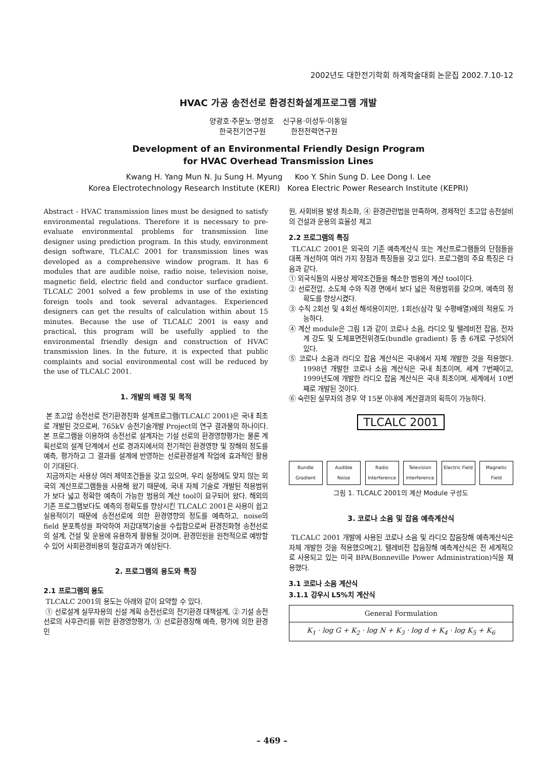2002년도 대한전기학회 하계학술대회 논문집 2002.7.10-12
HVAC 가공 송전선로 환경친화설계프로그램 개발
양광호·주문노·명성호 신구용·이성두·이동일
한국전기연구원 한전전력연구원
Development of an Environmental Friendly Design Program
for HVAC Overhead Transmission Lines
Kwang H. Yang Mun N. Ju Sung H. Myung Koo Y. Shin Sung D. Lee Dong I. Lee
Korea Electrotechnology Research Institute (KERI) Korea Electric Power Research Institute (KEPRI)
Abstract - HVAC transmission lines must be designed to satisfy environmental regulations. Therefore it is necessary to pre-evaluate environmental problems for transmission line designer using prediction program. In this study, environment design software, TLCALC 2001 for transmission lines was developed as a comprehensive window program. It has 6 modules that are audible noise, radio noise, television noise, magnetic field, electric field and conductor surface gradient. TLCALC 2001 solved a few problems in use of the existing foreign tools and took several advantages. Experienced designers can get the results of calculation within about 15 minutes. Because the use of TLCALC 2001 is easy and practical, this program will be usefully applied to the environmental friendly design and construction of HVAC transmission lines. In the future, it is expected that public complaints and social environmental cost will be reduced by the use of TLCALC 2001.
1. 개발의 배경 및 목적
본 초고압 송전선로 전기환경친화 설계프로그램(TLCALC 2001)은 국내 최초로 개발된 것으로써, 765kV 송전기술개발 Project의 연구 결과물의 하나이다. 본 프로그램을 이용하여 송전선로 설계자는 기설 선로의 환경영향평가는 물론 계획선로의 설계 단계에서 선로 경과지에서의 전기적인 환경영향 및 장해의 정도를 예측, 평가하고 그 결과를 설계에 반영하는 선로환경설계 작업에 효과적인 활용이 기대된다.
지금까지는 사용상 여러 제약조건들을 갖고 있으며, 우리 실정에도 맞지 않는 외국의 계산프로그램들을 사용해 왔기 때문에, 국내 자체 기술로 개발된 적용범위가 보다 넓고 정확한 예측이 가능한 범용의 계산 tool이 요구되어 왔다. 해외의 기존 프로그램보다도 예측의 정확도를 향상시킨 TLCALC 2001은 사용이 쉽고 실용적이기 때문에 송전선로에 의한 환경영향의 정도를 예측하고, noise의 field 분포특성을 파악하여 저감대책기술을 수립함으로써 환경친화형 송전선로의 설계, 건설 및 운용에 유용하게 활용될 것이며, 환경민원을 원천적으로 예방할 수 있어 사회환경비용의 절감효과가 예상된다.
2. 프로그램의 용도와 특징
2.1 프로그램의 용도
TLCALC 2001의 용도는 아래와 같이 요약할 수 있다.
① 선로설계 실무자용의 신설 계획 송전선로의 전기환경 대책설계, ② 기설 송전선로의 사후관리를 위한 환경영향평가, ③ 선로환경장해 예측, 평가에 의한 환경민
원, 사회비용 발생 최소화, ④ 환경관련법을 만족하며, 경제적인 초고압 송전설비의 건설과 운용의 효율성 제고
2.2 프로그램의 특징
TLCALC 2001은 외국의 기존 예측계산식 또는 계산프로그램들의 단점들을 대폭 개선하여 여러 가지 장점과 특징들을 갖고 있다. 프로그램의 주요 특징은 다음과 같다.
① 외국식들의 사용상 제약조건들을 해소한 범용의 계산 tool이다.
② 선로전압, 소도체 수와 직경 면에서 보다 넓은 적용범위를 갖으며, 예측의 정확도를 향상시켰다.
③ 수직 2회선 및 4회선 해석용이지만, 1회선(삼각 및 수평배열)에의 적용도 가능하다.
④ 계산 module은 그림 1과 같이 코로나 소음, 라디오 및 텔레비전 잡음, 전자계 강도 및 도체표면전위경도(bundle gradient) 등 총 6개로 구성되어 있다.
⑤ 코로나 소음과 라디오 잡음 계산식은 국내에서 자체 개발한 것을 적용했다. 1998년 개발한 코로나 소음 계산식은 국내 최초이며, 세계 7번째이고, 1999년도에 개발한 라디오 잡음 계산식은 국내 최초이며, 세계에서 10번째로 개발된 것이다.
⑥ 숙련된 실무자의 경우 약 15분 이내에 계산결과의 획득이 가능하다.
TLCALC 2001
Bundle Gradient
Audible Noise
Radio Interference
Television Interference
Electric Field
Magnetic Field
그림 1. TLCALC 2001의 계산 Module 구성도
3. 코로나 소음 및 잡음 예측계산식
TLCALC 2001 개발에 사용된 코로나 소음 및 라디오 잡음장해 예측계산식은 자체 개발한 것을 적용했으며[2], 텔레비전 잡음장해 예측계산식은 전 세계적으로 사용되고 있는 미국 BPA(Bonneville Power Administration)식을 채용했다.
3.1 코로나 소음 계산식
3.1.1 강우시 L5%치 계산식
| General Formulation |
| --- |
| K<sub>1</sub> · log G + K<sub>2</sub> · log N + K<sub>3</sub> · log d + K<sub>4</sub> · log K<sub>5</sub> + K<sub>6</sub> |
– 469 –